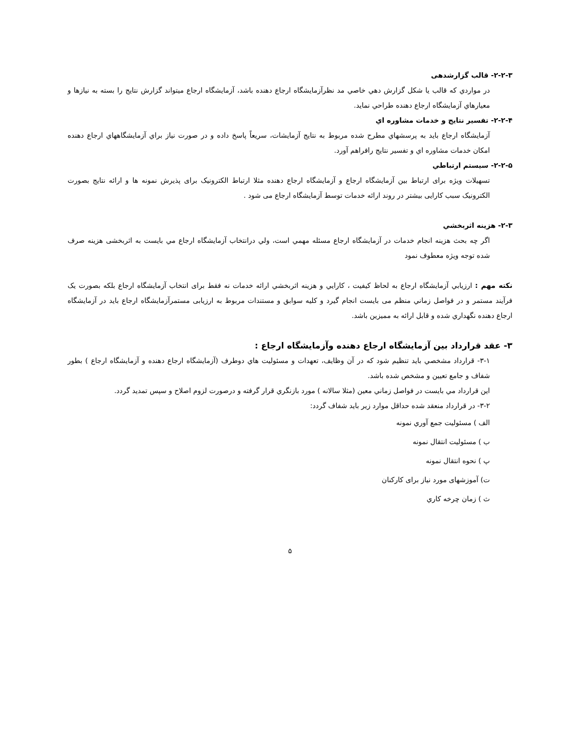۲-۲-۳- قالب گزارشدهی
در مواردي كه قالب يا شكل گزارش دهي خاصي مد نظرآزمايشگاه ارجاع دهنده باشد، آزمايشگاه ارجاع ميتواند گزارش نتايج را بسته به نيازها و معيارهاي آزمايشگاه ارجاع دهنده طراحي نمايد.
۲-۲-۴- تفسير نتايج و خدمات مشاوره اي
آزمايشگاه ارجاع بايد به پرسشهاي مطرح شده مربوط به نتايج آزمايشات، سريعاً پاسخ داده و در صورت نياز براي آزمايشگاههاي ارجاع دهنده امكان خدمات مشاوره اي و تفسير نتايج رافراهم آورد.
۲-۲-۵- سيستم ارتباطي
تسهیلات ویژه برای ارتباط بین آزمایشگاه ارجاع و آزمایشگاه ارجاع دهنده مثلا ارتباط الکترونیک برای پذیرش نمونه ها و ارائه نتایج بصورت الکترونیک سبب کارایی بیشتر در روند ارائه خدمات توسط آزمایشگاه ارجاع می شود .
۲-۳- هزينه اثربخشي
اگر چه بحث هزينه انجام خدمات در آزمايشگاه ارجاع مسئله مهمي است، ولي درانتخاب آزمايشگاه ارجاع مي بايست به اثربخشی هزينه صرف شده توجه ويژه معطوف نمود
نكته مهم : ارزيابي آزمايشگاه ارجاع به لحاظ كيفيت ، كارايي و هزينه اثربخشي ارائه خدمات نه فقط برای انتخاب آزمايشگاه ارجاع بلكه بصورت يک فرآيند مستمر و در فواصل زماني منظم می بايست انجام گيرد و كليه سوابق و مستندات مربوط به ارزيابی مستمرآزمايشگاه ارجاع بايد در آزمايشگاه ارجاع دهنده نگهداري شده و قابل ارائه به مميزين باشد.
۳- عقد قرارداد بين آزمايشگاه ارجاع دهنده وآزمايشگاه ارجاع :
۳-۱- قرارداد مشخصي بايد تنظيم شود كه در آن وظايف، تعهدات و مسئوليت هاي دوطرف (آزمايشگاه ارجاع دهنده و آزمايشگاه ارجاع ) بطور شفاف و جامع تعيين و مشخص شده باشد.
اين قرارداد مي بايست در فواصل زماني معين (مثلا سالانه ) مورد بازنگري قرار گرفته و درصورت لزوم اصلاح و سپس تمديد گردد.
۳-۲- در قرارداد منعقد شده حداقل موارد زير بايد شفاف گردد:
الف ) مسئوليت جمع آوري نمونه
ب ) مسئوليت انتقال نمونه
پ ) نحوه انتقال نمونه
ت) آموزشهای مورد نياز برای كاركنان
ث ) زمان چرخه كاري
۵